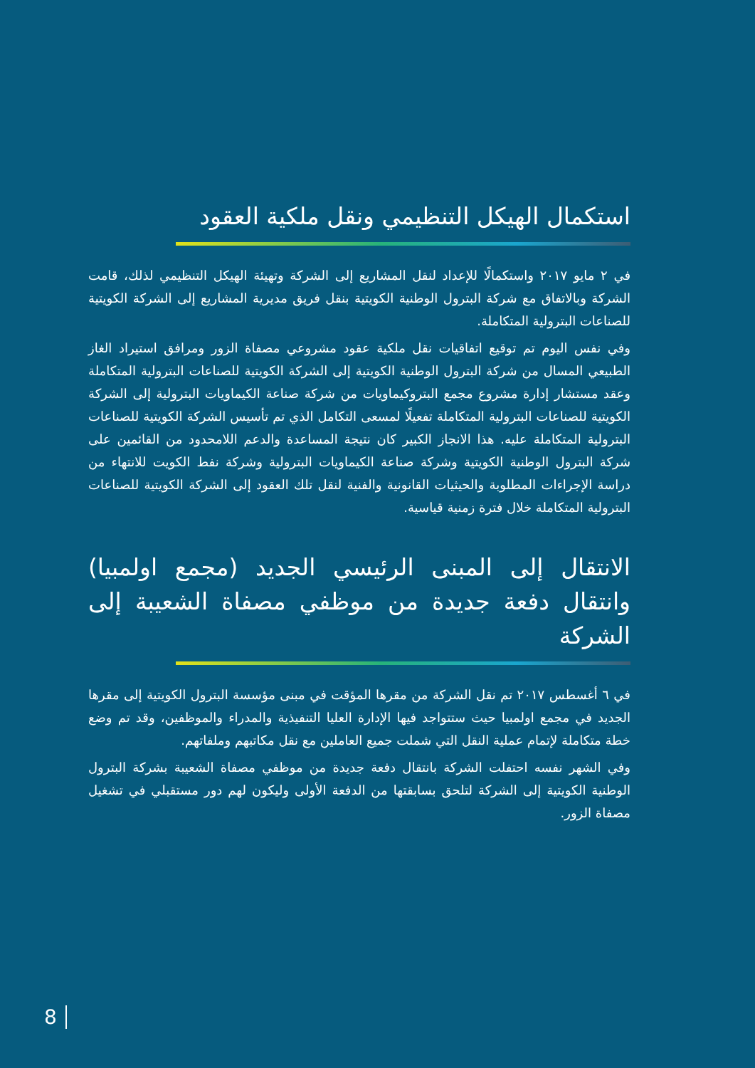استكمال الهيكل التنظيمي ونقل ملكية العقود
في ٢ مايو ٢٠١٧ واستكمالًا للإعداد لنقل المشاريع إلى الشركة وتهيئة الهيكل التنظيمي لذلك، قامت الشركة وبالاتفاق مع شركة البترول الوطنية الكويتية بنقل فريق مديرية المشاريع إلى الشركة الكويتية للصناعات البترولية المتكاملة.
وفي نفس اليوم تم توقيع اتفاقيات نقل ملكية عقود مشروعي مصفاة الزور ومرافق استيراد الغاز الطبيعي المسال من شركة البترول الوطنية الكويتية إلى الشركة الكويتية للصناعات البترولية المتكاملة وعقد مستشار إدارة مشروع مجمع البتروكيماويات من شركة صناعة الكيماويات البترولية إلى الشركة الكويتية للصناعات البترولية المتكاملة تفعيلًا لمسعى التكامل الذي تم تأسيس الشركة الكويتية للصناعات البترولية المتكاملة عليه. هذا الانجاز الكبير كان نتيجة المساعدة والدعم اللامحدود من القائمين على شركة البترول الوطنية الكويتية وشركة صناعة الكيماويات البترولية وشركة نفط الكويت للانتهاء من دراسة الإجراءات المطلوبة والحيثيات القانونية والفنية لنقل تلك العقود إلى الشركة الكويتية للصناعات البترولية المتكاملة خلال فترة زمنية قياسية.
الانتقال إلى المبنى الرئيسي الجديد (مجمع اولمبيا) وانتقال دفعة جديدة من موظفي مصفاة الشعيبة إلى الشركة
في ٦ أغسطس ٢٠١٧ تم نقل الشركة من مقرها المؤقت في مبنى مؤسسة البترول الكويتية إلى مقرها الجديد في مجمع اولمبيا حيث ستتواجد فيها الإدارة العليا التنفيذية والمدراء والموظفين، وقد تم وضع خطة متكاملة لإتمام عملية النقل التي شملت جميع العاملين مع نقل مكاتبهم وملفاتهم.
وفي الشهر نفسه احتفلت الشركة بانتقال دفعة جديدة من موظفي مصفاة الشعيبة بشركة البترول الوطنية الكويتية إلى الشركة لتلحق بسابقتها من الدفعة الأولى وليكون لهم دور مستقبلي في تشغيل مصفاة الزور.
8